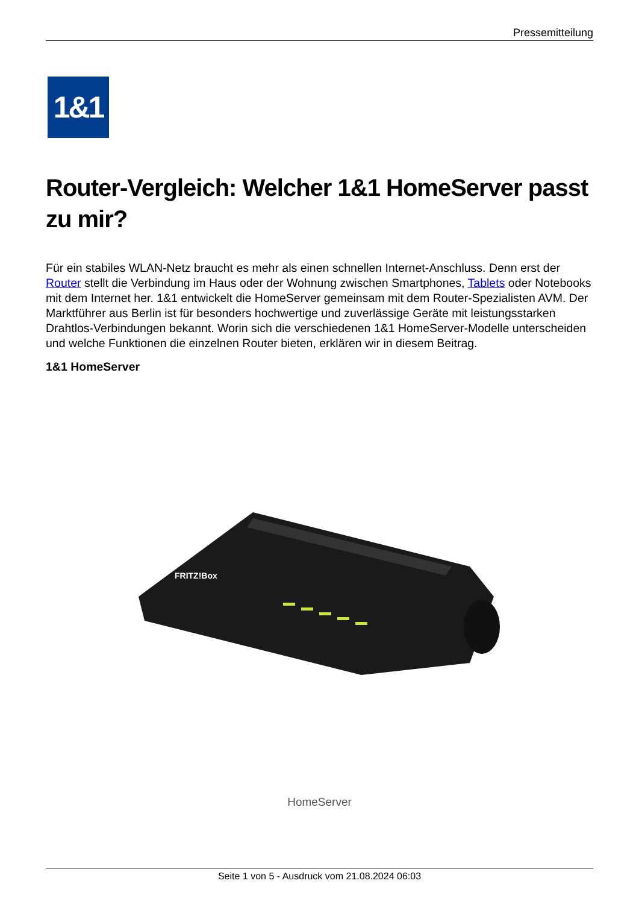Pressemitteilung
1&1
Router-Vergleich: Welcher 1&1 HomeServer passt zu mir?
Für ein stabiles WLAN-Netz braucht es mehr als einen schnellen Internet-Anschluss. Denn erst der Router stellt die Verbindung im Haus oder der Wohnung zwischen Smartphones, Tablets oder Notebooks mit dem Internet her. 1&1 entwickelt die HomeServer gemeinsam mit dem Router-Spezialisten AVM. Der Marktführer aus Berlin ist für besonders hochwertige und zuverlässige Geräte mit leistungsstarken Drahtlos-Verbindungen bekannt. Worin sich die verschiedenen 1&1 HomeServer-Modelle unterscheiden und welche Funktionen die einzelnen Router bieten, erklären wir in diesem Beitrag.
1&1 HomeServer
FRITZ!Box
HomeServer
Seite 1 von 5 - Ausdruck vom 21.08.2024 06:03